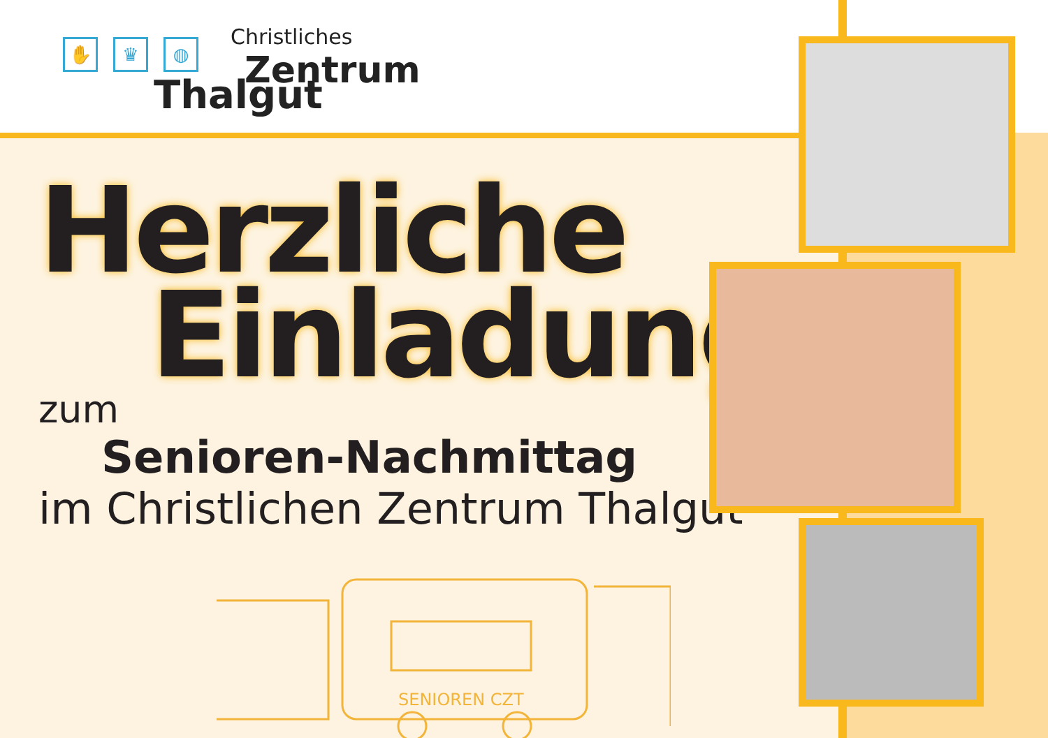Christliches
Zentrum
✋ ♛ ◍
Thalgut
Herzliche
Einladung
zum
Senioren-Nachmittag
im Christlichen Zentrum Thalgut
SENIOREN CZT